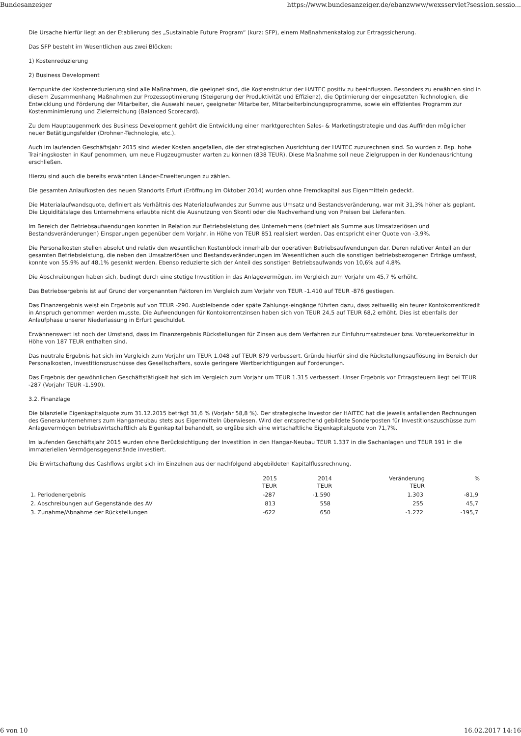Bundesanzeiger https://www.bundesanzeiger.de/ebanzwww/wexsservlet?session.sessio...
Die Ursache hierfür liegt an der Etablierung des „Sustainable Future Program“ (kurz: SFP), einem Maßnahmenkatalog zur Ertragssicherung.
Das SFP besteht im Wesentlichen aus zwei Blöcken:
1) Kostenreduzierung
2) Business Development
Kernpunkte der Kostenreduzierung sind alle Maßnahmen, die geeignet sind, die Kostenstruktur der HAITEC positiv zu beeinflussen. Besonders zu erwähnen sind in diesem Zusammenhang Maßnahmen zur Prozessoptimierung (Steigerung der Produktivität und Effizienz), die Optimierung der eingesetzten Technologien, die Entwicklung und Förderung der Mitarbeiter, die Auswahl neuer, geeigneter Mitarbeiter, Mitarbeiterbindungsprogramme, sowie ein effizientes Programm zur Kostenminimierung und Zielerreichung (Balanced Scorecard).
Zu dem Hauptaugenmerk des Business Development gehört die Entwicklung einer marktgerechten Sales- & Marketingstrategie und das Auffinden möglicher neuer Betätigungsfelder (Drohnen-Technologie, etc.).
Auch im laufenden Geschäftsjahr 2015 sind wieder Kosten angefallen, die der strategischen Ausrichtung der HAITEC zuzurechnen sind. So wurden z. Bsp. hohe Trainingskosten in Kauf genommen, um neue Flugzeugmuster warten zu können (838 TEUR). Diese Maßnahme soll neue Zielgruppen in der Kundenausrichtung erschließen.
Hierzu sind auch die bereits erwähnten Länder-Erweiterungen zu zählen.
Die gesamten Anlaufkosten des neuen Standorts Erfurt (Eröffnung im Oktober 2014) wurden ohne Fremdkapital aus Eigenmitteln gedeckt.
Die Materialaufwandsquote, definiert als Verhältnis des Materialaufwandes zur Summe aus Umsatz und Bestandsveränderung, war mit 31,3% höher als geplant. Die Liquiditätslage des Unternehmens erlaubte nicht die Ausnutzung von Skonti oder die Nachverhandlung von Preisen bei Lieferanten.
Im Bereich der Betriebsaufwendungen konnten in Relation zur Betriebsleistung des Unternehmens (definiert als Summe aus Umsatzerlösen und Bestandsveränderungen) Einsparungen gegenüber dem Vorjahr, in Höhe von TEUR 851 realisiert werden. Das entspricht einer Quote von -3,9%.
Die Personalkosten stellen absolut und relativ den wesentlichen Kostenblock innerhalb der operativen Betriebsaufwendungen dar. Deren relativer Anteil an der gesamten Betriebsleistung, die neben den Umsatzerlösen und Bestandsveränderungen im Wesentlichen auch die sonstigen betriebsbezogenen Erträge umfasst, konnte von 55,9% auf 48,1% gesenkt werden. Ebenso reduzierte sich der Anteil des sonstigen Betriebsaufwands von 10,6% auf 4,8%.
Die Abschreibungen haben sich, bedingt durch eine stetige Investition in das Anlagevermögen, im Vergleich zum Vorjahr um 45,7 % erhöht.
Das Betriebsergebnis ist auf Grund der vorgenannten Faktoren im Vergleich zum Vorjahr von TEUR -1.410 auf TEUR -876 gestiegen.
Das Finanzergebnis weist ein Ergebnis auf von TEUR -290. Ausbleibende oder späte Zahlungs-eingänge führten dazu, dass zeitweilig ein teurer Kontokorrentkredit in Anspruch genommen werden musste. Die Aufwendungen für Kontokorrentzinsen haben sich von TEUR 24,5 auf TEUR 68,2 erhöht. Dies ist ebenfalls der Anlaufphase unserer Niederlassung in Erfurt geschuldet.
Erwähnenswert ist noch der Umstand, dass im Finanzergebnis Rückstellungen für Zinsen aus dem Verfahren zur Einfuhrumsatzsteuer bzw. Vorsteuerkorrektur in Höhe von 187 TEUR enthalten sind.
Das neutrale Ergebnis hat sich im Vergleich zum Vorjahr um TEUR 1.048 auf TEUR 879 verbessert. Gründe hierfür sind die Rückstellungsauflösung im Bereich der Personalkosten, Investitionszuschüsse des Gesellschafters, sowie geringere Wertberichtigungen auf Forderungen.
Das Ergebnis der gewöhnlichen Geschäftstätigkeit hat sich im Vergleich zum Vorjahr um TEUR 1.315 verbessert. Unser Ergebnis vor Ertragsteuern liegt bei TEUR -287 (Vorjahr TEUR -1.590).
3.2. Finanzlage
Die bilanzielle Eigenkapitalquote zum 31.12.2015 beträgt 31,6 % (Vorjahr 58,8 %). Der strategische Investor der HAITEC hat die jeweils anfallenden Rechnungen des Generalunternehmers zum Hangarneubau stets aus Eigenmitteln überwiesen. Wird der entsprechend gebildete Sonderposten für Investitionszuschüsse zum Anlagevermögen betriebswirtschaftlich als Eigenkapital behandelt, so ergäbe sich eine wirtschaftliche Eigenkapitalquote von 71,7%.
Im laufenden Geschäftsjahr 2015 wurden ohne Berücksichtigung der Investition in den Hangar-Neubau TEUR 1.337 in die Sachanlagen und TEUR 191 in die immateriellen Vermögensgegenstände investiert.
Die Erwirtschaftung des Cashflows ergibt sich im Einzelnen aus der nachfolgend abgebildeten Kapitalflussrechnung.
| | 2015 TEUR | 2014 TEUR | Veränderung TEUR | % |
| --- | --- | --- | --- | --- |
| 1. Periodenergebnis | -287 | -1.590 | 1.303 | -81,9 |
| 2. Abschreibungen auf Gegenstände des AV | 813 | 558 | 255 | 45,7 |
| 3. Zunahme/Abnahme der Rückstellungen | -622 | 650 | -1.272 | -195,7 |
6 von 10 16.02.2017 14:16